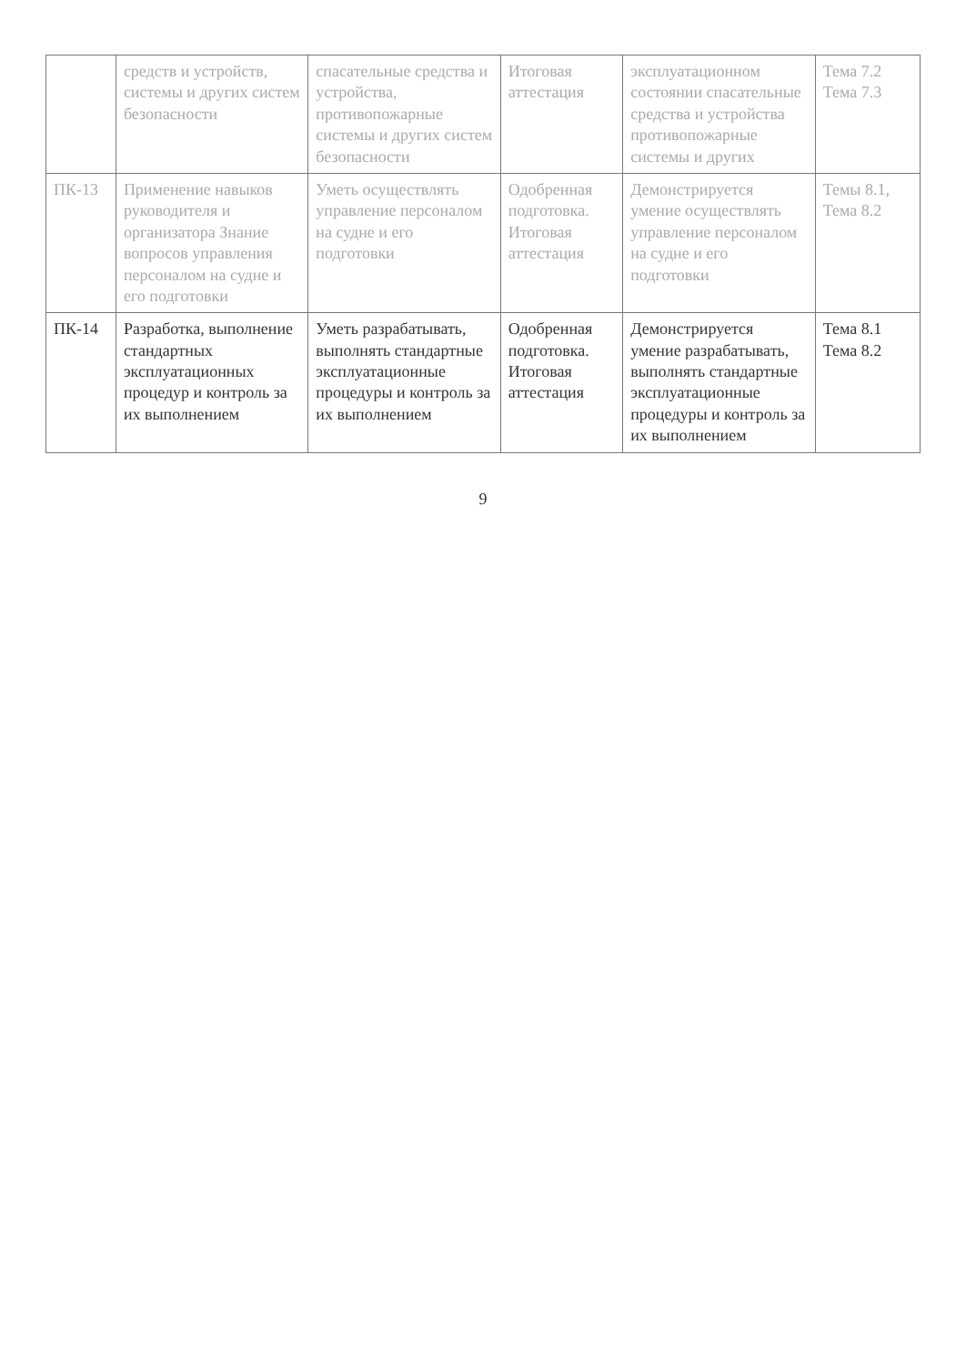| | средств и устройств, системы и других систем безопасности | спасательные средства и устройства, противопожарные системы и других систем безопасности | Итоговая аттестация | эксплуатационном состоянии спасательные средства и устройства противопожарные системы и других | Тема 7.2 Тема 7.3 |
| ПК-13 | Применение навыков руководителя и организатора Знание вопросов управления персоналом на судне и его подготовки | Уметь осуществлять управление персоналом на судне и его подготовки | Одобренная подготовка. Итоговая аттестация | Демонстрируется умение осуществлять управление персоналом на судне и его подготовки | Темы 8.1, Тема 8.2 |
| ПК-14 | Разработка, выполнение стандартных эксплуатационных процедур и контроль за их выполнением | Уметь разрабатывать, выполнять стандартные эксплуатационные процедуры и контроль за их выполнением | Одобренная подготовка. Итоговая аттестация | Демонстрируется умение разрабатывать, выполнять стандартные эксплуатационные процедуры и контроль за их выполнением | Тема 8.1 Тема 8.2 |
9